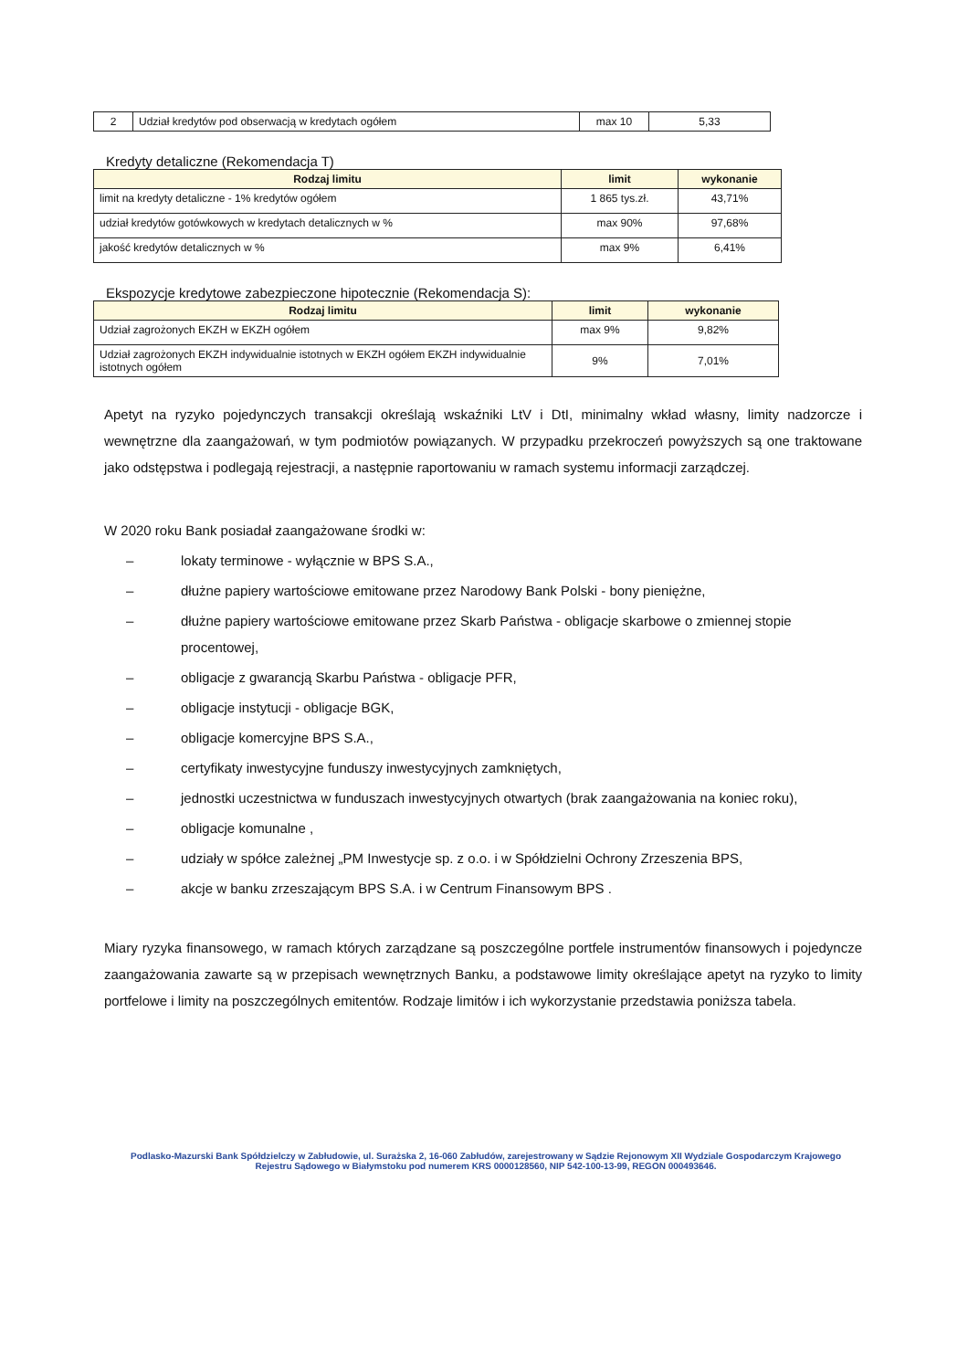| 2 | Udział kredytów pod obserwacją w kredytach ogółem | max 10 | 5,33 |
Kredyty detaliczne (Rekomendacja T)
| Rodzaj limitu | limit | wykonanie |
| --- | --- | --- |
| limit na kredyty detaliczne - 1% kredytów ogółem | 1 865 tys.zł. | 43,71% |
| udział kredytów gotówkowych w kredytach detalicznych w % | max 90% | 97,68% |
| jakość kredytów detalicznych w % | max 9% | 6,41% |
Ekspozycje kredytowe zabezpieczone hipotecznie (Rekomendacja S):
| Rodzaj limitu | limit | wykonanie |
| --- | --- | --- |
| Udział zagrożonych EKZH w EKZH ogółem | max 9% | 9,82% |
| Udział zagrożonych EKZH indywidualnie istotnych w EKZH ogółem EKZH indywidualnie istotnych ogółem | 9% | 7,01% |
Apetyt na ryzyko pojedynczych transakcji określają wskaźniki LtV i DtI, minimalny wkład własny, limity nadzorcze i wewnętrzne dla zaangażowań, w tym podmiotów powiązanych. W przypadku przekroczeń powyższych są one traktowane jako odstępstwa i podlegają rejestracji, a następnie raportowaniu w ramach systemu informacji zarządczej.
W 2020 roku Bank posiadał zaangażowane środki w:
– lokaty terminowe - wyłącznie w BPS S.A.,
– dłużne papiery wartościowe emitowane przez Narodowy Bank Polski - bony pieniężne,
– dłużne papiery wartościowe emitowane przez Skarb Państwa - obligacje skarbowe o zmiennej stopie procentowej,
– obligacje z gwarancją Skarbu Państwa - obligacje PFR,
– obligacje instytucji - obligacje BGK,
– obligacje komercyjne BPS S.A.,
– certyfikaty inwestycyjne funduszy inwestycyjnych zamkniętych,
– jednostki uczestnictwa w funduszach inwestycyjnych otwartych (brak zaangażowania na koniec roku),
– obligacje komunalne ,
– udziały w spółce zależnej „PM Inwestycje sp. z o.o. i w Spółdzielni Ochrony Zrzeszenia BPS,
– akcje w banku zrzeszającym BPS S.A. i w Centrum Finansowym BPS .
Miary ryzyka finansowego, w ramach których zarządzane są poszczególne portfele instrumentów finansowych i pojedyncze zaangażowania zawarte są w przepisach wewnętrznych Banku, a podstawowe limity określające apetyt na ryzyko to limity portfelowe i limity na poszczególnych emitentów. Rodzaje limitów i ich wykorzystanie przedstawia poniższa tabela.
Podlasko-Mazurski Bank Spółdzielczy w Zabłudowie, ul. Surażska 2, 16-060 Zabłudów, zarejestrowany w Sądzie Rejonowym XII Wydziale Gospodarczym Krajowego Rejestru Sądowego w Białymstoku pod numerem KRS 0000128560, NIP 542-100-13-99, REGON 000493646.